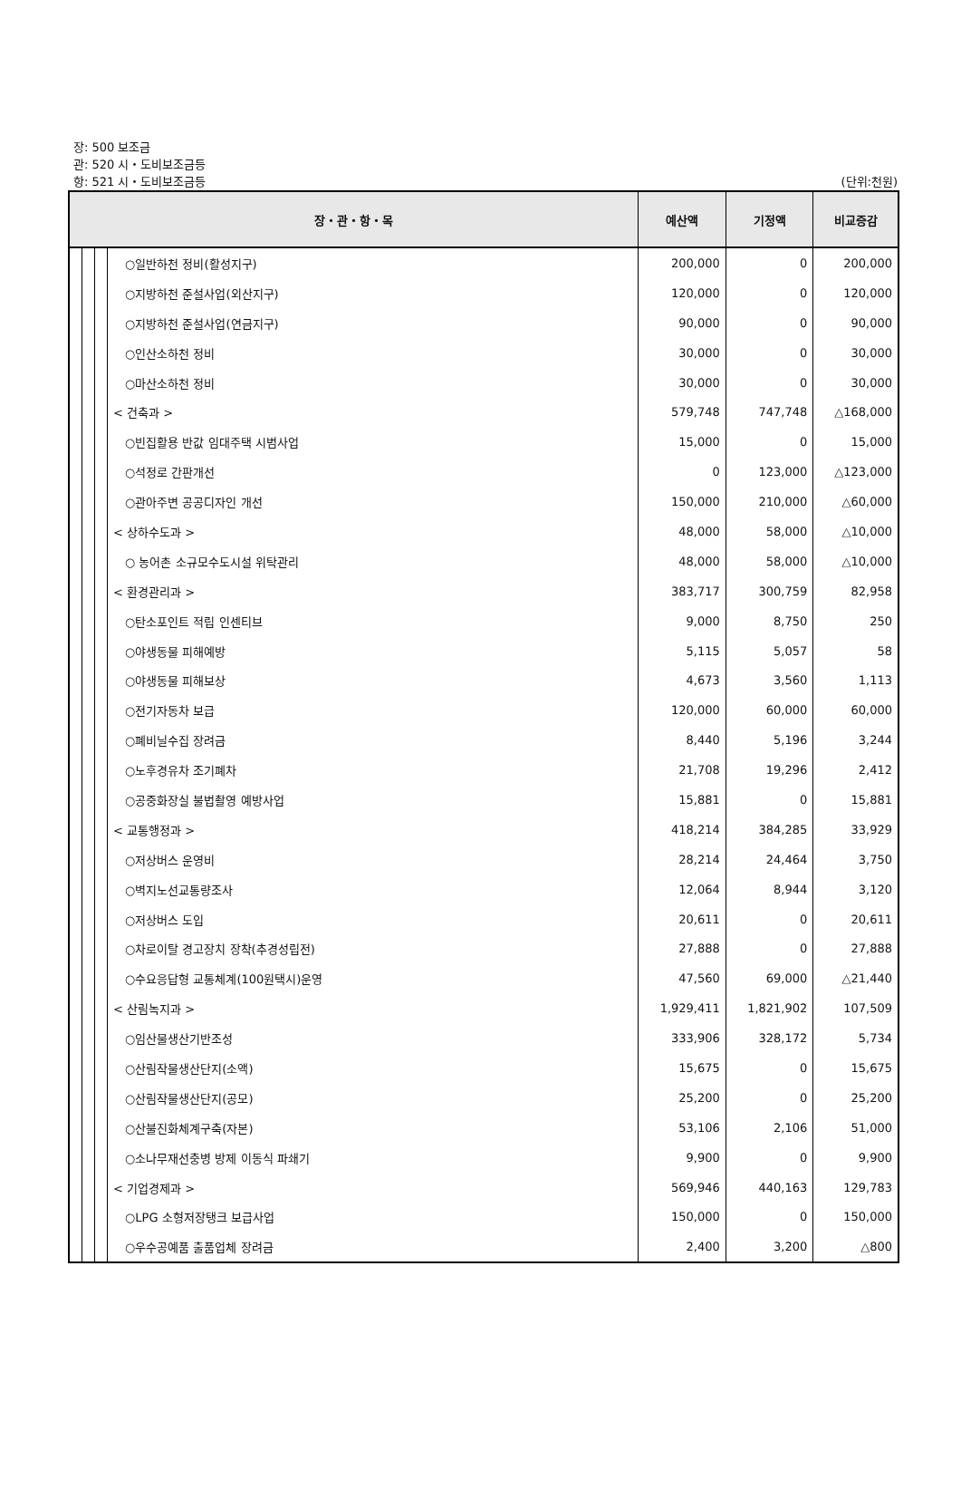장: 500 보조금
관: 520 시・도비보조금등
항: 521 시・도비보조금등 (단위:천원)
| 장・관・항・목 | | | | 예산액 | 기정액 | 비교증감 |
| --- | --- | --- | --- | --- | --- | --- |
| | | | ○일반하천 정비(활성지구) | 200,000 | 0 | 200,000 |
| | | | ○지방하천 준설사업(외산지구) | 120,000 | 0 | 120,000 |
| | | | ○지방하천 준설사업(연금지구) | 90,000 | 0 | 90,000 |
| | | | ○인산소하천 정비 | 30,000 | 0 | 30,000 |
| | | | ○마산소하천 정비 | 30,000 | 0 | 30,000 |
| | | | < 건축과 > | 579,748 | 747,748 | △168,000 |
| | | | ○빈집활용 반값 임대주택 시범사업 | 15,000 | 0 | 15,000 |
| | | | ○석정로 간판개선 | 0 | 123,000 | △123,000 |
| | | | ○관아주변 공공디자인 개선 | 150,000 | 210,000 | △60,000 |
| | | | < 상하수도과 > | 48,000 | 58,000 | △10,000 |
| | | | ○ 농어촌 소규모수도시설 위탁관리 | 48,000 | 58,000 | △10,000 |
| | | | < 환경관리과 > | 383,717 | 300,759 | 82,958 |
| | | | ○탄소포인트 적립 인센티브 | 9,000 | 8,750 | 250 |
| | | | ○야생동물 피해예방 | 5,115 | 5,057 | 58 |
| | | | ○야생동물 피해보상 | 4,673 | 3,560 | 1,113 |
| | | | ○전기자동차 보급 | 120,000 | 60,000 | 60,000 |
| | | | ○폐비닐수집 장려금 | 8,440 | 5,196 | 3,244 |
| | | | ○노후경유차 조기폐차 | 21,708 | 19,296 | 2,412 |
| | | | ○공중화장실 불법촬영 예방사업 | 15,881 | 0 | 15,881 |
| | | | < 교통행정과 > | 418,214 | 384,285 | 33,929 |
| | | | ○저상버스 운영비 | 28,214 | 24,464 | 3,750 |
| | | | ○벽지노선교통량조사 | 12,064 | 8,944 | 3,120 |
| | | | ○저상버스 도입 | 20,611 | 0 | 20,611 |
| | | | ○차로이탈 경고장치 장착(추경성립전) | 27,888 | 0 | 27,888 |
| | | | ○수요응답형 교통체계(100원택시)운영 | 47,560 | 69,000 | △21,440 |
| | | | < 산림녹지과 > | 1,929,411 | 1,821,902 | 107,509 |
| | | | ○임산물생산기반조성 | 333,906 | 328,172 | 5,734 |
| | | | ○산림작물생산단지(소액) | 15,675 | 0 | 15,675 |
| | | | ○산림작물생산단지(공모) | 25,200 | 0 | 25,200 |
| | | | ○산불진화체계구축(자본) | 53,106 | 2,106 | 51,000 |
| | | | ○소나무재선충병 방제 이동식 파쇄기 | 9,900 | 0 | 9,900 |
| | | | < 기업경제과 > | 569,946 | 440,163 | 129,783 |
| | | | ○LPG 소형저장탱크 보급사업 | 150,000 | 0 | 150,000 |
| | | | ○우수공예품 출품업체 장려금 | 2,400 | 3,200 | △800 |